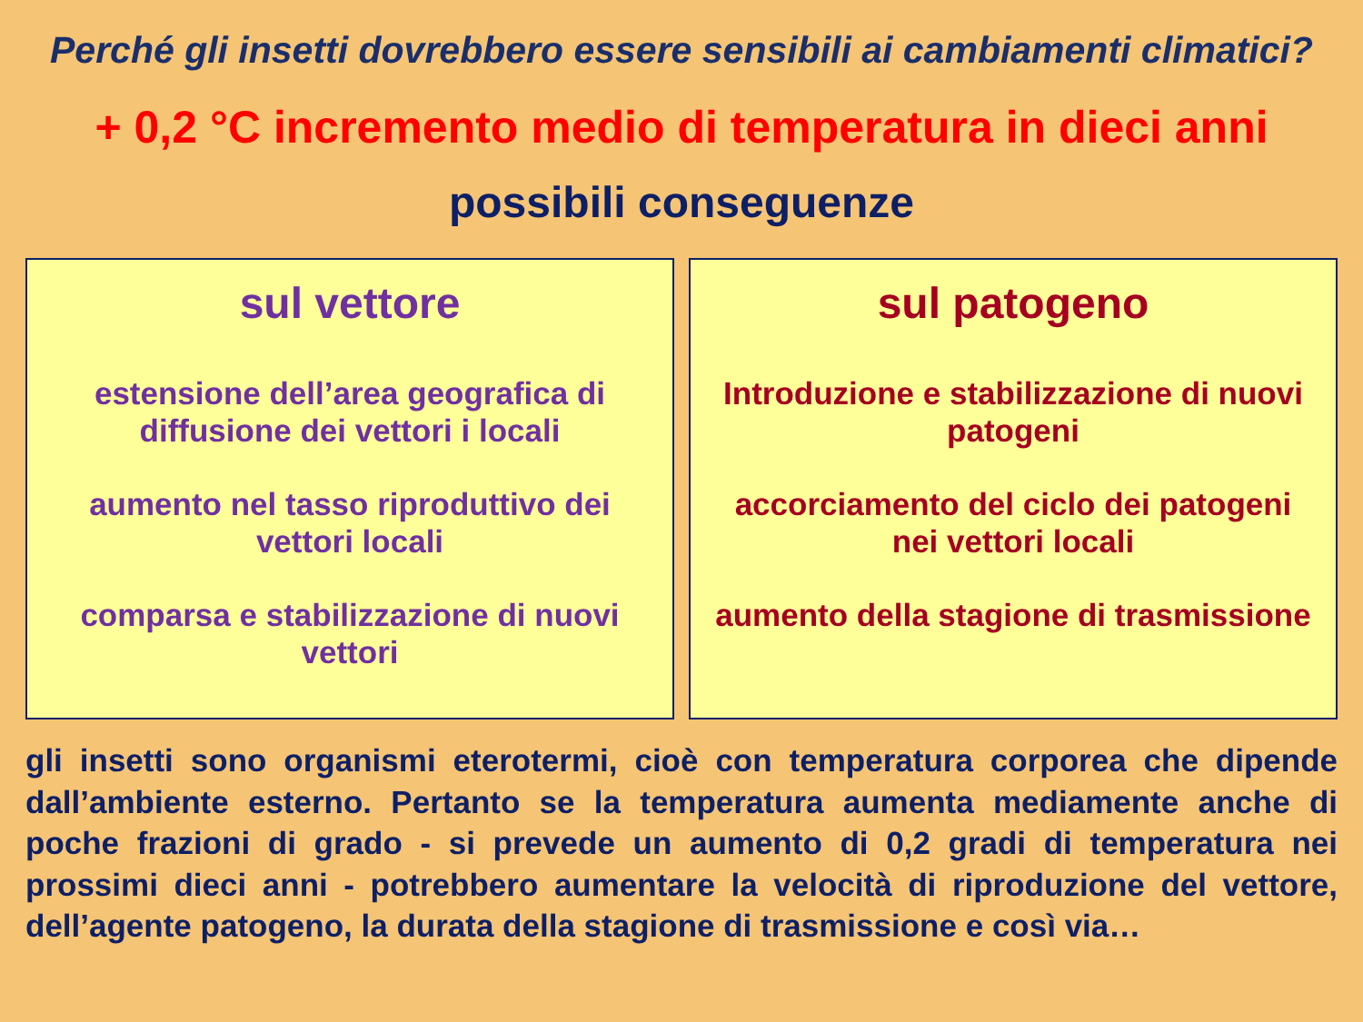Perché gli insetti dovrebbero essere sensibili ai cambiamenti climatici?
+ 0,2 °C incremento medio di temperatura in dieci anni
possibili conseguenze
sul vettore
estensione dell’area geografica di diffusione dei vettori i locali
aumento nel tasso riproduttivo dei vettori locali
comparsa e stabilizzazione di nuovi vettori
sul patogeno
Introduzione e stabilizzazione di nuovi patogeni
accorciamento del ciclo dei patogeni nei vettori locali
aumento della stagione di trasmissione
gli insetti sono organismi eterotermi, cioè con temperatura corporea che dipende dall’ambiente esterno. Pertanto se la temperatura aumenta mediamente anche di poche frazioni di grado - si prevede un aumento di 0,2 gradi di temperatura nei prossimi dieci anni - potrebbero aumentare la velocità di riproduzione del vettore, dell’agente patogeno, la durata della stagione di trasmissione e così via…